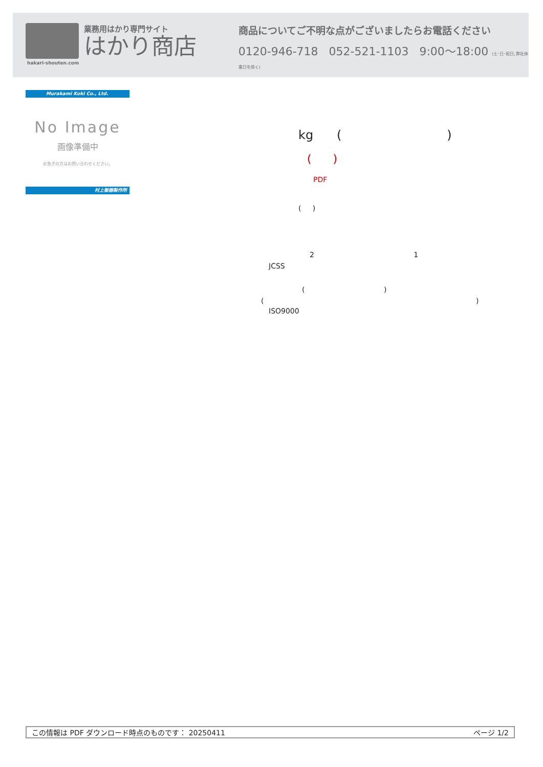業務用はかり専門サイト
はかり商店
商品についてご不明な点がございましたらお電話ください
0120-946-718 052-521-1103 9:00〜18:00 (土･日･祝日､弊社休業日を除く)
hakari-shouten.com
Murakami Koki Co., Ltd.
No Image
画像準備中
お急ぎの方はお問い合わせください。
村上衡器製作所
kg ( )
( )
PDF
( )
2 1
JCSS
( )
( )
ISO9000
この情報は PDF ダウンロード時点のものです： 20250411 ページ 1/2